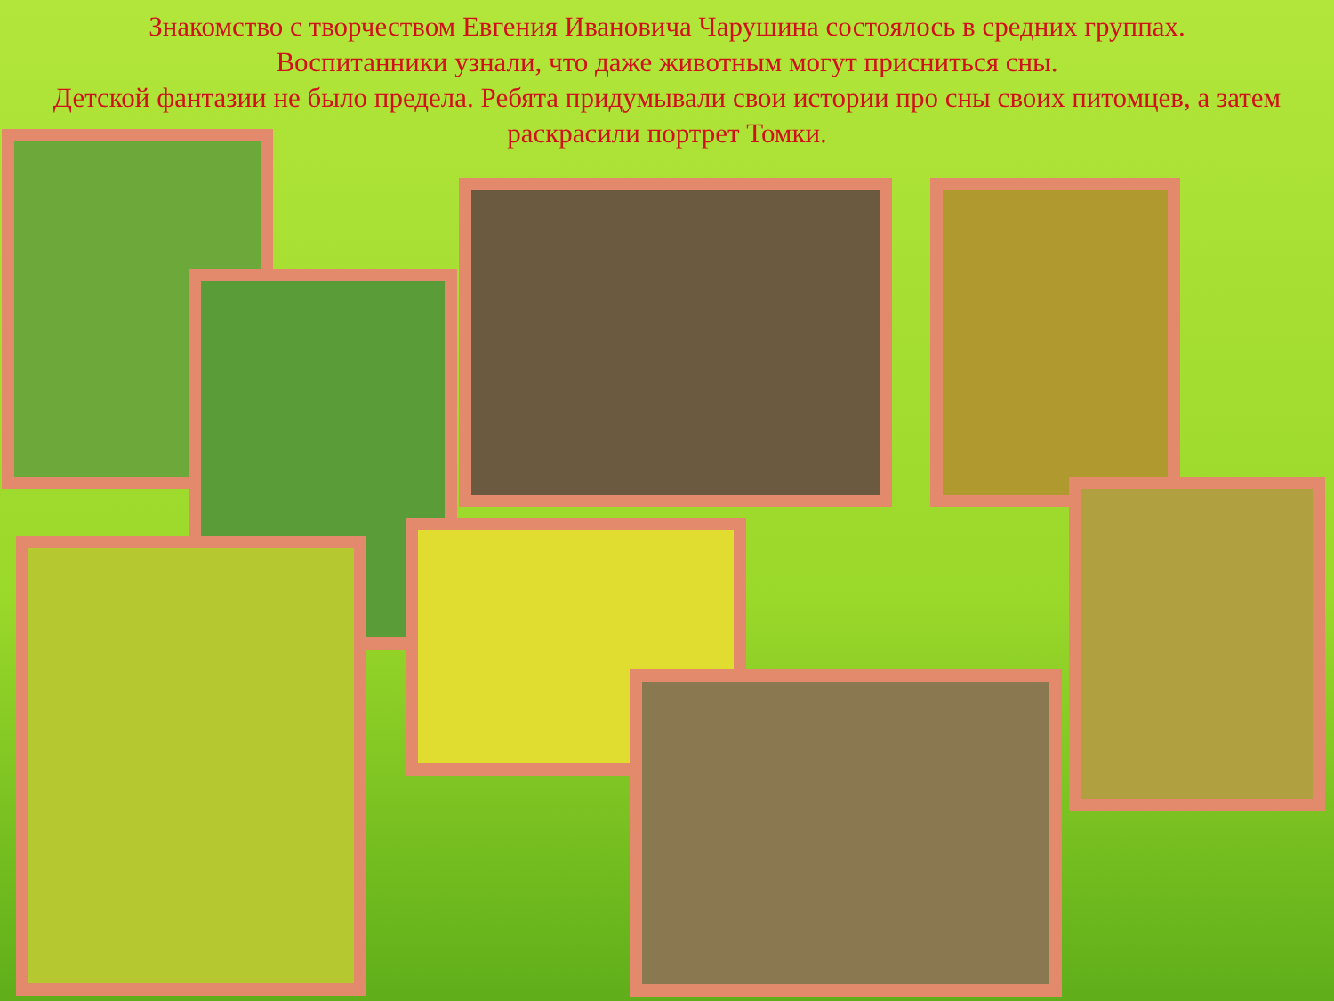Знакомство с творчеством Евгения Ивановича Чарушина состоялось в средних группах.
Воспитанники узнали, что даже животным могут присниться сны.
Детской фантазии не было предела. Ребята придумывали свои истории про сны своих питомцев, а затем раскрасили портрет Томки.